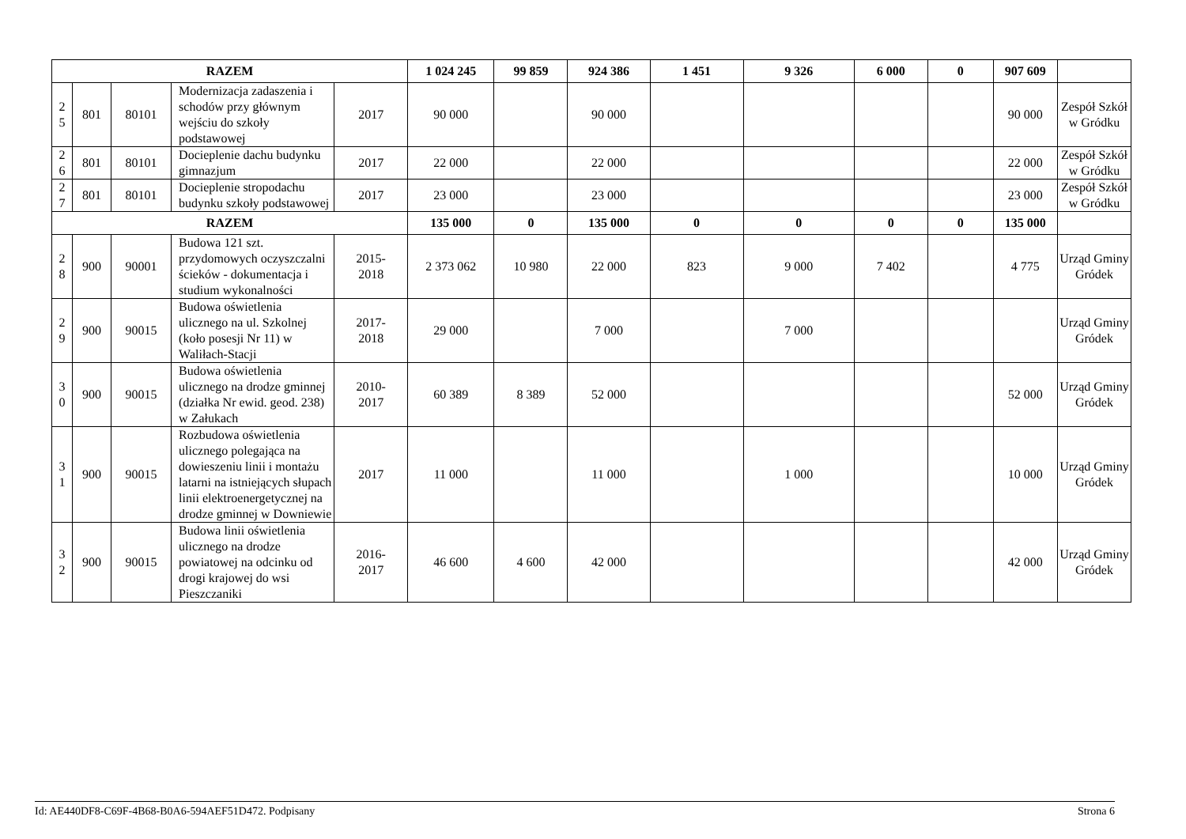| RAZEM | | | | | 1 024 245 | 99 859 | 924 386 | 1 451 | 9 326 | 6 000 | 0 | 907 609 | |
| 2 5 | 801 | 80101 | Modernizacja zadaszenia i schodów przy głównym wejściu do szkoły podstawowej | 2017 | 90 000 | | 90 000 | | | | | 90 000 | Zespół Szkół w Gródku |
| 2 6 | 801 | 80101 | Docieplenie dachu budynku gimnazjum | 2017 | 22 000 | | 22 000 | | | | | 22 000 | Zespół Szkół w Gródku |
| 2 7 | 801 | 80101 | Docieplenie stropodachu budynku szkoły podstawowej | 2017 | 23 000 | | 23 000 | | | | | 23 000 | Zespół Szkół w Gródku |
| RAZEM | | | | | 135 000 | 0 | 135 000 | 0 | 0 | 0 | 0 | 135 000 | |
| 2 8 | 900 | 90001 | Budowa 121 szt. przydomowych oczyszczalni ścieków - dokumentacja i studium wykonalności | 2015- 2018 | 2 373 062 | 10 980 | 22 000 | 823 | 9 000 | 7 402 | | 4 775 | Urząd Gminy Gródek |
| 2 9 | 900 | 90015 | Budowa oświetlenia ulicznego na ul. Szkolnej (koło posesji Nr 11) w Waliłach-Stacji | 2017- 2018 | 29 000 | | 7 000 | | 7 000 | | | | Urząd Gminy Gródek |
| 3 0 | 900 | 90015 | Budowa oświetlenia ulicznego na drodze gminnej (działka Nr ewid. geod. 238) w Załukach | 2010- 2017 | 60 389 | 8 389 | 52 000 | | | | | 52 000 | Urząd Gminy Gródek |
| 3 1 | 900 | 90015 | Rozbudowa oświetlenia ulicznego polegająca na dowieszeniu linii i montażu latarni na istniejących słupach linii elektroenergetycznej na drodze gminnej w Downiewie | 2017 | 11 000 | | 11 000 | | 1 000 | | | 10 000 | Urząd Gminy Gródek |
| 3 2 | 900 | 90015 | Budowa linii oświetlenia ulicznego na drodze powiatowej na odcinku od drogi krajowej do wsi Pieszczaniki | 2016- 2017 | 46 600 | 4 600 | 42 000 | | | | | 42 000 | Urząd Gminy Gródek |
Id: AE440DF8-C69F-4B68-B0A6-594AEF51D472. Podpisany Strona 6